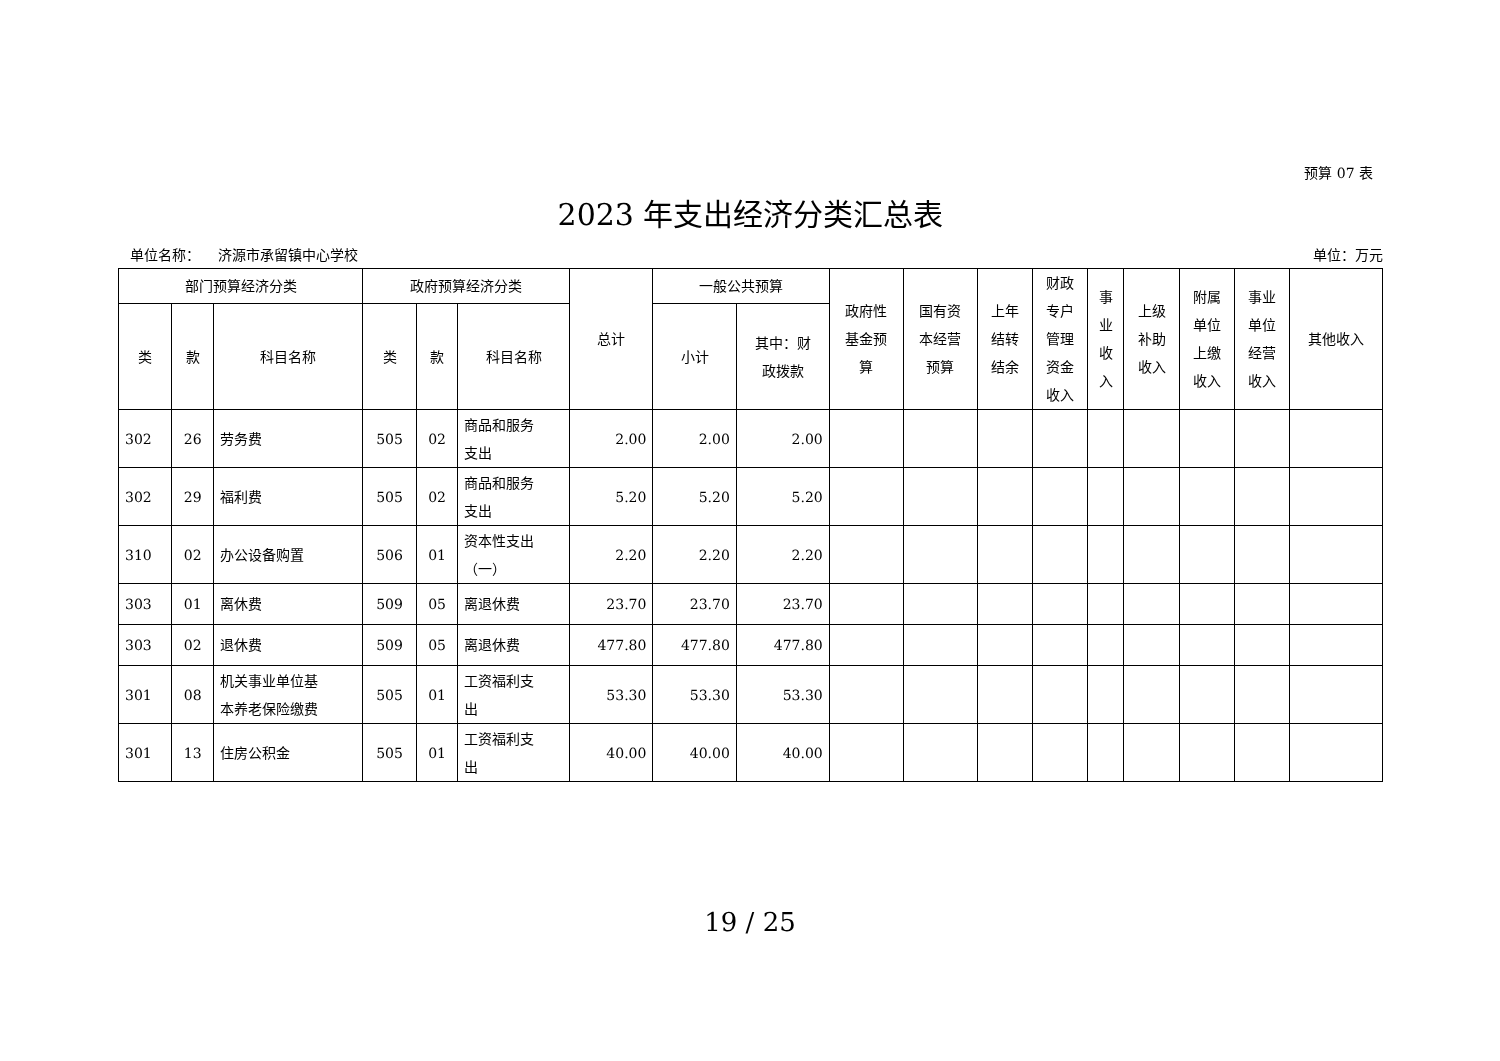预算 07 表
2023 年支出经济分类汇总表
单位名称： 济源市承留镇中心学校 单位：万元
| 部门预算经济分类 | | | 政府预算经济分类 | | | 总计 | 一般公共预算 | | 政府性 基金预 算 | 国有资 本经营 预算 | 上年 结转 结余 | 财政 专户 管理 资金 收入 | 事 业 收 入 | 上级 补助 收入 | 附属 单位 上缴 收入 | 事业 单位 经营 收入 | 其他收入 |
| --- | --- | --- | --- | --- | --- | --- | --- | --- | --- | --- | --- | --- | --- | --- | --- | --- | --- |
| 类 | 款 | 科目名称 | 类 | 款 | 科目名称 | | 小计 | 其中：财 政拨款 | | | | | | | | | |
| 302 | 26 | 劳务费 | 505 | 02 | 商品和服务 支出 | 2.00 | 2.00 | 2.00 | | | | | | | | | |
| 302 | 29 | 福利费 | 505 | 02 | 商品和服务 支出 | 5.20 | 5.20 | 5.20 | | | | | | | | | |
| 310 | 02 | 办公设备购置 | 506 | 01 | 资本性支出 （一） | 2.20 | 2.20 | 2.20 | | | | | | | | | |
| 303 | 01 | 离休费 | 509 | 05 | 离退休费 | 23.70 | 23.70 | 23.70 | | | | | | | | | |
| 303 | 02 | 退休费 | 509 | 05 | 离退休费 | 477.80 | 477.80 | 477.80 | | | | | | | | | |
| 301 | 08 | 机关事业单位基 本养老保险缴费 | 505 | 01 | 工资福利支 出 | 53.30 | 53.30 | 53.30 | | | | | | | | | |
| 301 | 13 | 住房公积金 | 505 | 01 | 工资福利支 出 | 40.00 | 40.00 | 40.00 | | | | | | | | | |
19 / 25